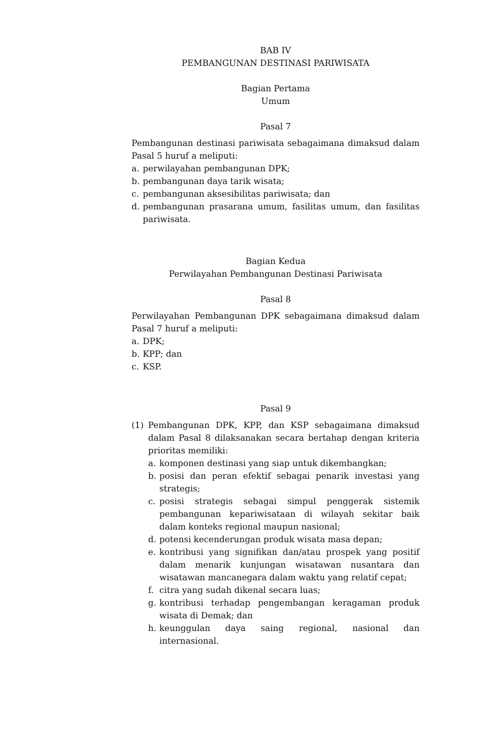BAB IV
PEMBANGUNAN DESTINASI PARIWISATA
Bagian Pertama
Umum
Pasal 7
Pembangunan destinasi pariwisata sebagaimana dimaksud dalam Pasal 5 huruf a meliputi:
a. perwilayahan pembangunan DPK;
b. pembangunan daya tarik wisata;
c. pembangunan aksesibilitas pariwisata; dan
d. pembangunan prasarana umum, fasilitas umum, dan fasilitas pariwisata.
Bagian Kedua
Perwilayahan Pembangunan Destinasi Pariwisata
Pasal 8
Perwilayahan Pembangunan DPK sebagaimana dimaksud dalam Pasal 7 huruf a meliputi:
a. DPK;
b. KPP; dan
c. KSP.
Pasal 9
(1) Pembangunan DPK, KPP, dan KSP sebagaimana dimaksud dalam Pasal 8 dilaksanakan secara bertahap dengan kriteria prioritas memiliki:
a. komponen destinasi yang siap untuk dikembangkan;
b. posisi dan peran efektif sebagai penarik investasi yang strategis;
c. posisi strategis sebagai simpul penggerak sistemik pembangunan kepariwisataan di wilayah sekitar baik dalam konteks regional maupun nasional;
d. potensi kecenderungan produk wisata masa depan;
e. kontribusi yang signifikan dan/atau prospek yang positif dalam menarik kunjungan wisatawan nusantara dan wisatawan mancanegara dalam waktu yang relatif cepat;
f. citra yang sudah dikenal secara luas;
g. kontribusi terhadap pengembangan keragaman produk wisata di Demak; dan
h. keunggulan daya saing regional, nasional dan internasional.